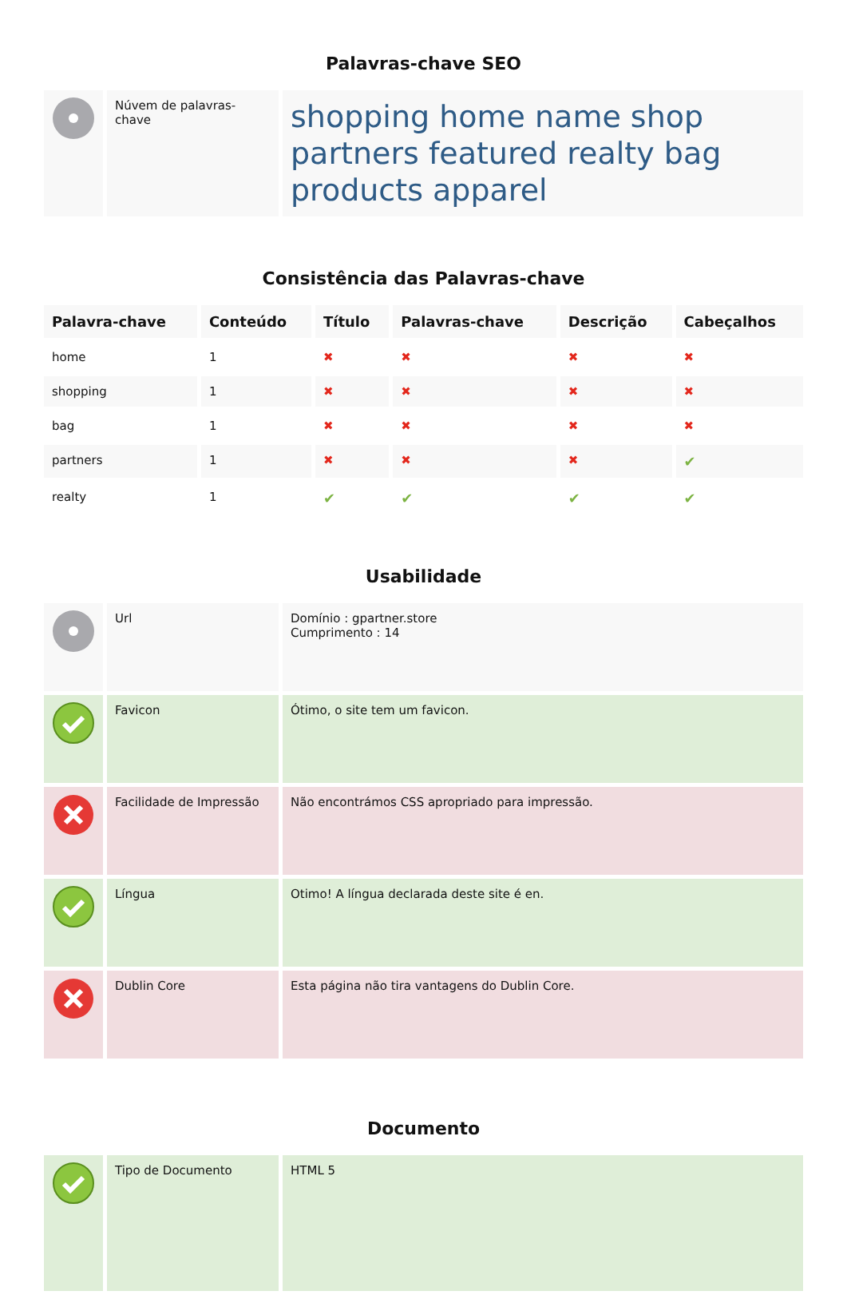Palavras-chave SEO
| | Núvem de palavras-chave | shopping home name shop partners featured realty bag products apparel |
Consistência das Palavras-chave
| Palavra-chave | Conteúdo | Título | Palavras-chave | Descrição | Cabeçalhos |
| --- | --- | --- | --- | --- | --- |
| home | 1 | ✖ | ✖ | ✖ | ✖ |
| shopping | 1 | ✖ | ✖ | ✖ | ✖ |
| bag | 1 | ✖ | ✖ | ✖ | ✖ |
| partners | 1 | ✖ | ✖ | ✖ | ✔ |
| realty | 1 | ✔ | ✔ | ✔ | ✔ |
Usabilidade
| | Url | Domínio : gpartner.store Cumprimento : 14 |
| | Favicon | Ótimo, o site tem um favicon. |
| | Facilidade de Impressão | Não encontrámos CSS apropriado para impressão. |
| | Língua | Otimo! A língua declarada deste site é en. |
| | Dublin Core | Esta página não tira vantagens do Dublin Core. |
Documento
| | Tipo de Documento | HTML 5 |